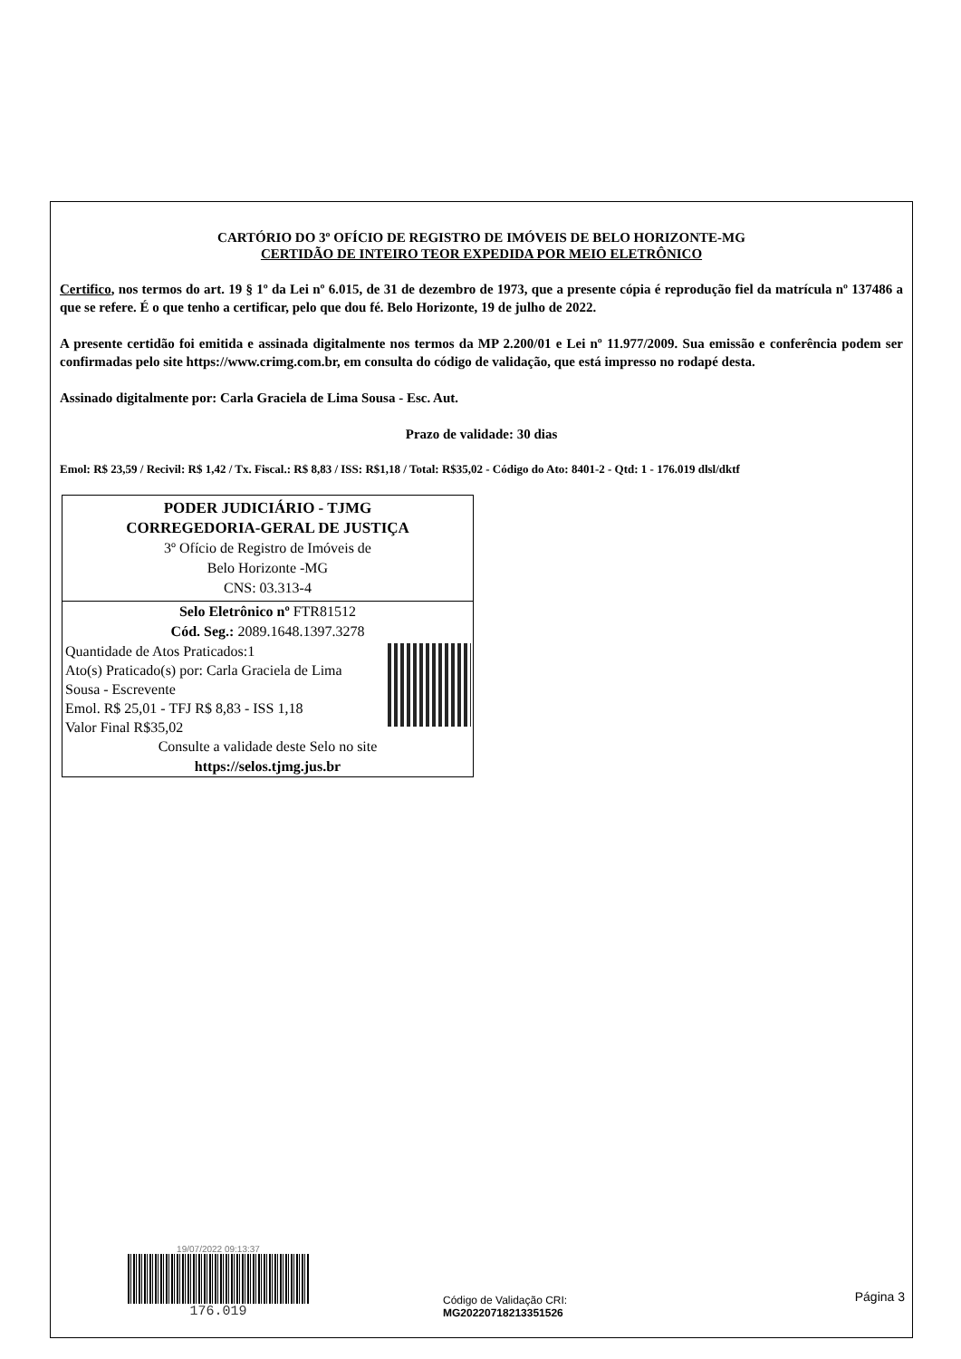CARTÓRIO DO 3º OFÍCIO DE REGISTRO DE IMÓVEIS DE BELO HORIZONTE-MG
CERTIDÃO DE INTEIRO TEOR EXPEDIDA POR MEIO ELETRÔNICO
Certifico, nos termos do art. 19 § 1º da Lei nº 6.015, de 31 de dezembro de 1973, que a presente cópia é reprodução fiel da matrícula nº 137486 a que se refere. É o que tenho a certificar, pelo que dou fé. Belo Horizonte, 19 de julho de 2022.
A presente certidão foi emitida e assinada digitalmente nos termos da MP 2.200/01 e Lei nº 11.977/2009. Sua emissão e conferência podem ser confirmadas pelo site https://www.crimg.com.br, em consulta do código de validação, que está impresso no rodapé desta.
Assinado digitalmente por: Carla Graciela de Lima Sousa - Esc. Aut.
Prazo de validade: 30 dias
Emol: R$ 23,59 / Recivil: R$ 1,42 / Tx. Fiscal.: R$ 8,83 / ISS: R$1,18 / Total: R$35,02 - Código do Ato: 8401-2 - Qtd: 1 - 176.019 dlsl/dktf
PODER JUDICIÁRIO - TJMG
CORREGEDORIA-GERAL DE JUSTIÇA
3º Ofício de Registro de Imóveis de
Belo Horizonte -MG
CNS: 03.313-4
Selo Eletrônico nº FTR81512
Cód. Seg.: 2089.1648.1397.3278
Quantidade de Atos Praticados:1
Ato(s) Praticado(s) por: Carla Graciela de Lima
Sousa - Escrevente
Emol. R$ 25,01 - TFJ R$ 8,83 - ISS 1,18
Valor Final R$35,02
Consulte a validade deste Selo no site
https://selos.tjmg.jus.br
19/07/2022 09:13:37
176.019
Código de Validação CRI:
MG20220718213351526
Página 3